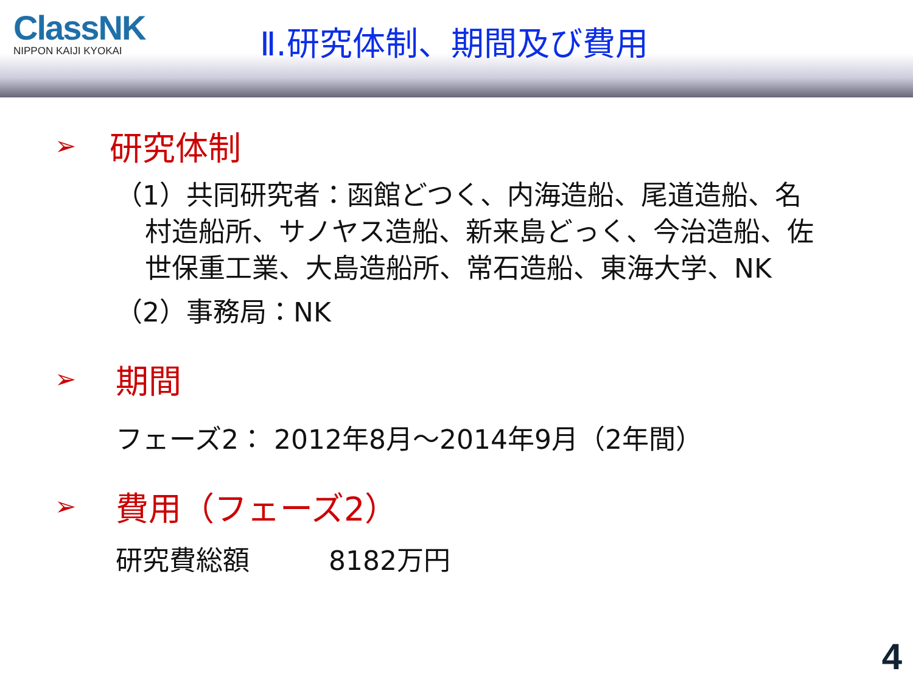ClassNK
NIPPON KAIJI KYOKAI
Ⅱ.研究体制、期間及び費用
➢ 研究体制
（1）共同研究者：函館どつく、内海造船、尾道造船、名村造船所、サノヤス造船、新来島どっく、今治造船、佐世保重工業、大島造船所、常石造船、東海大学、NK
（2）事務局：NK
➢ 期間
フェーズ2： 2012年8月～2014年9月（2年間）
➢ 費用（フェーズ2）
研究費総額 8182万円
4